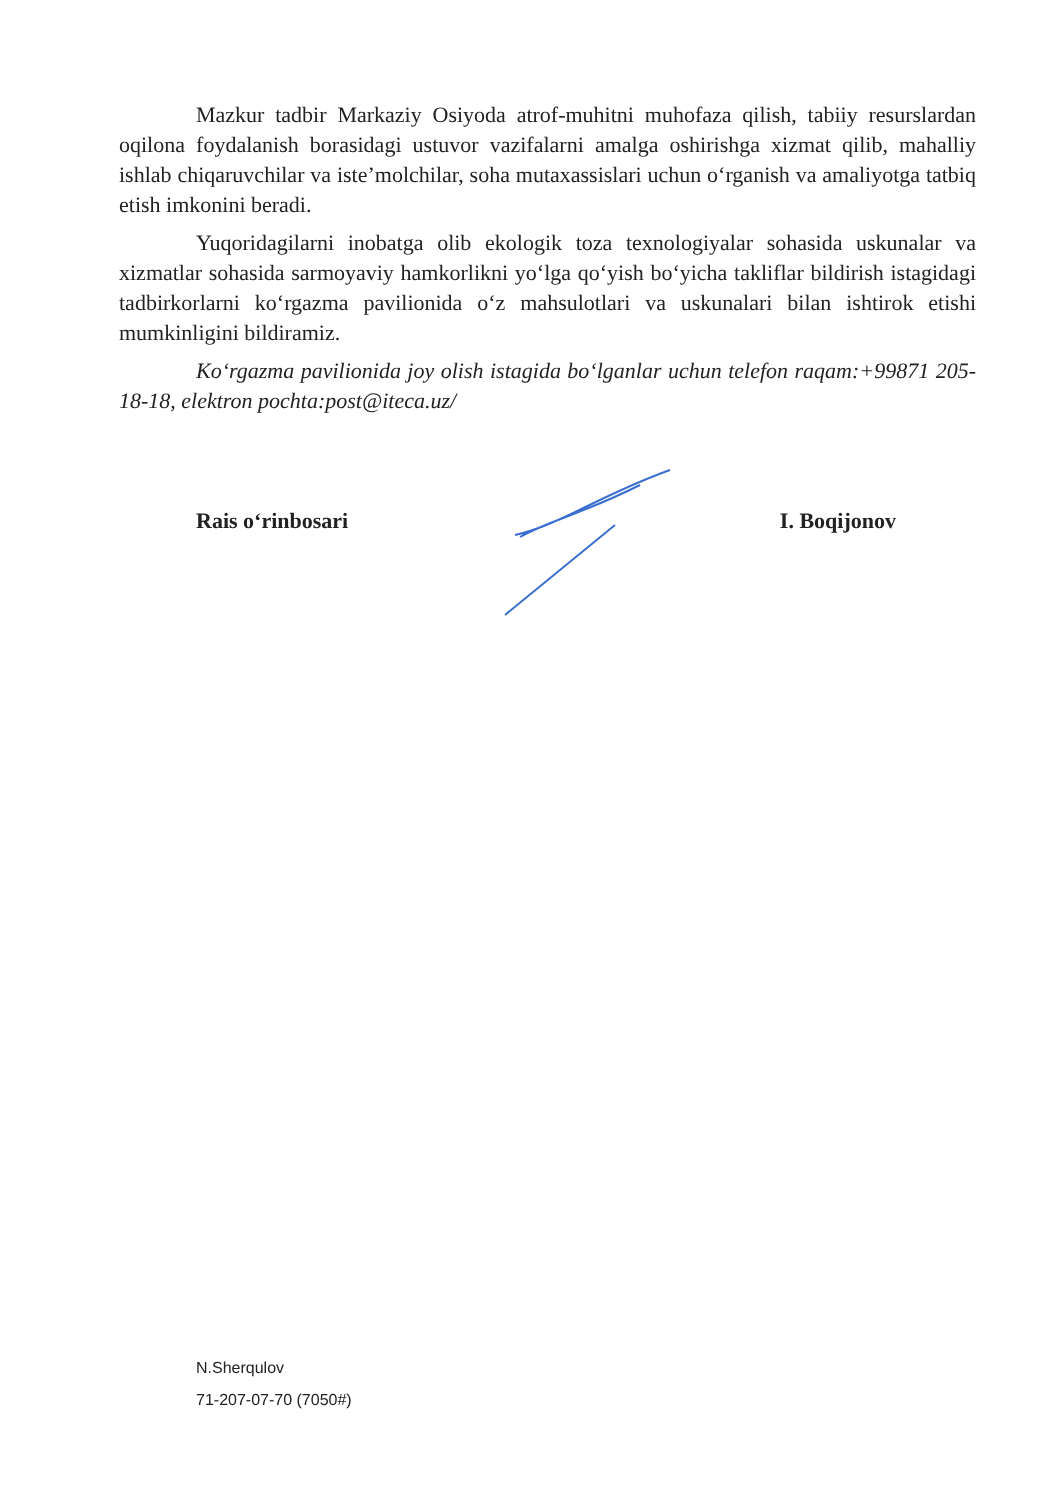Mazkur tadbir Markaziy Osiyoda atrof-muhitni muhofaza qilish, tabiiy resurslardan oqilona foydalanish borasidagi ustuvor vazifalarni amalga oshirishga xizmat qilib, mahalliy ishlab chiqaruvchilar va iste’molchilar, soha mutaxassislari uchun o‘rganish va amaliyotga tatbiq etish imkonini beradi.
Yuqoridagilarni inobatga olib ekologik toza texnologiyalar sohasida uskunalar va xizmatlar sohasida sarmoyaviy hamkorlikni yo‘lga qo‘yish bo‘yicha takliflar bildirish istagidagi tadbirkorlarni ko‘rgazma pavilionida o‘z mahsulotlari va uskunalari bilan ishtirok etishi mumkinligini bildiramiz.
Ko‘rgazma pavilionida joy olish istagida bo‘lganlar uchun telefon raqam:+99871 205-18-18, elektron pochta:post@iteca.uz/
Rais o‘rinbosari I. Boqijonov
N.Sherqulov
71-207-07-70 (7050#)